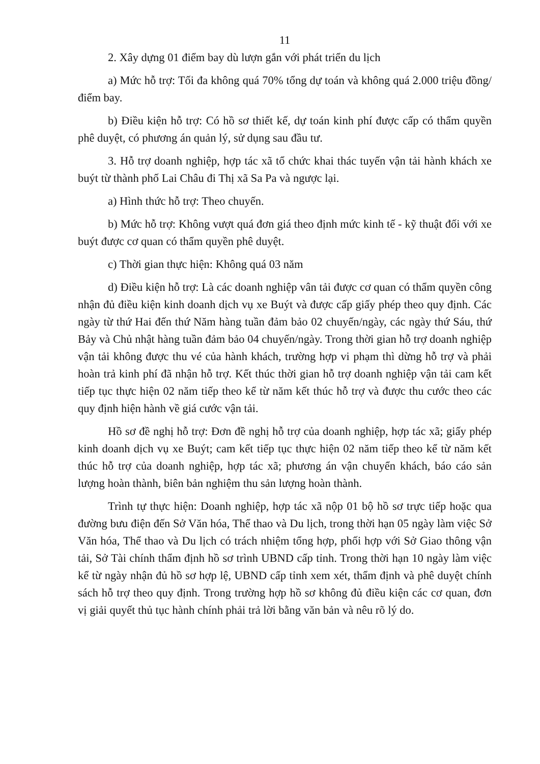11
2. Xây dựng 01 điểm bay dù lượn gắn với phát triển du lịch
a) Mức hỗ trợ: Tối đa không quá 70% tổng dự toán và không quá 2.000 triệu đồng/điểm bay.
b) Điều kiện hỗ trợ: Có hồ sơ thiết kế, dự toán kinh phí được cấp có thẩm quyền phê duyệt, có phương án quản lý, sử dụng sau đầu tư.
3. Hỗ trợ doanh nghiệp, hợp tác xã tổ chức khai thác tuyến vận tải hành khách xe buýt từ thành phố Lai Châu đi Thị xã Sa Pa và ngược lại.
a) Hình thức hỗ trợ: Theo chuyến.
b) Mức hỗ trợ: Không vượt quá đơn giá theo định mức kinh tế - kỹ thuật đối với xe buýt được cơ quan có thẩm quyền phê duyệt.
c) Thời gian thực hiện: Không quá 03 năm
d) Điều kiện hỗ trợ: Là các doanh nghiệp vân tải được cơ quan có thẩm quyền công nhận đủ điều kiện kinh doanh dịch vụ xe Buýt và được cấp giấy phép theo quy định. Các ngày từ thứ Hai đến thứ Năm hàng tuần đảm bảo 02 chuyến/ngày, các ngày thứ Sáu, thứ Bảy và Chủ nhật hàng tuần đảm bảo 04 chuyến/ngày. Trong thời gian hỗ trợ doanh nghiệp vận tải không được thu vé của hành khách, trường hợp vi phạm thì dừng hỗ trợ và phải hoàn trả kinh phí đã nhận hỗ trợ. Kết thúc thời gian hỗ trợ doanh nghiệp vận tải cam kết tiếp tục thực hiện 02 năm tiếp theo kể từ năm kết thúc hỗ trợ và được thu cước theo các quy định hiện hành về giá cước vận tải.
Hồ sơ đề nghị hỗ trợ: Đơn đề nghị hỗ trợ của doanh nghiệp, hợp tác xã; giấy phép kinh doanh dịch vụ xe Buýt; cam kết tiếp tục thực hiện 02 năm tiếp theo kể từ năm kết thúc hỗ trợ của doanh nghiệp, hợp tác xã; phương án vận chuyển khách, báo cáo sản lượng hoàn thành, biên bản nghiệm thu sản lượng hoàn thành.
Trình tự thực hiện: Doanh nghiệp, hợp tác xã nộp 01 bộ hồ sơ trực tiếp hoặc qua đường bưu điện đến Sở Văn hóa, Thể thao và Du lịch, trong thời hạn 05 ngày làm việc Sở Văn hóa, Thể thao và Du lịch có trách nhiệm tổng hợp, phối hợp với Sở Giao thông vận tải, Sở Tài chính thẩm định hồ sơ trình UBND cấp tỉnh. Trong thời hạn 10 ngày làm việc kể từ ngày nhận đủ hồ sơ hợp lệ, UBND cấp tỉnh xem xét, thẩm định và phê duyệt chính sách hỗ trợ theo quy định. Trong trường hợp hồ sơ không đủ điều kiện các cơ quan, đơn vị giải quyết thủ tục hành chính phải trả lời bằng văn bản và nêu rõ lý do.